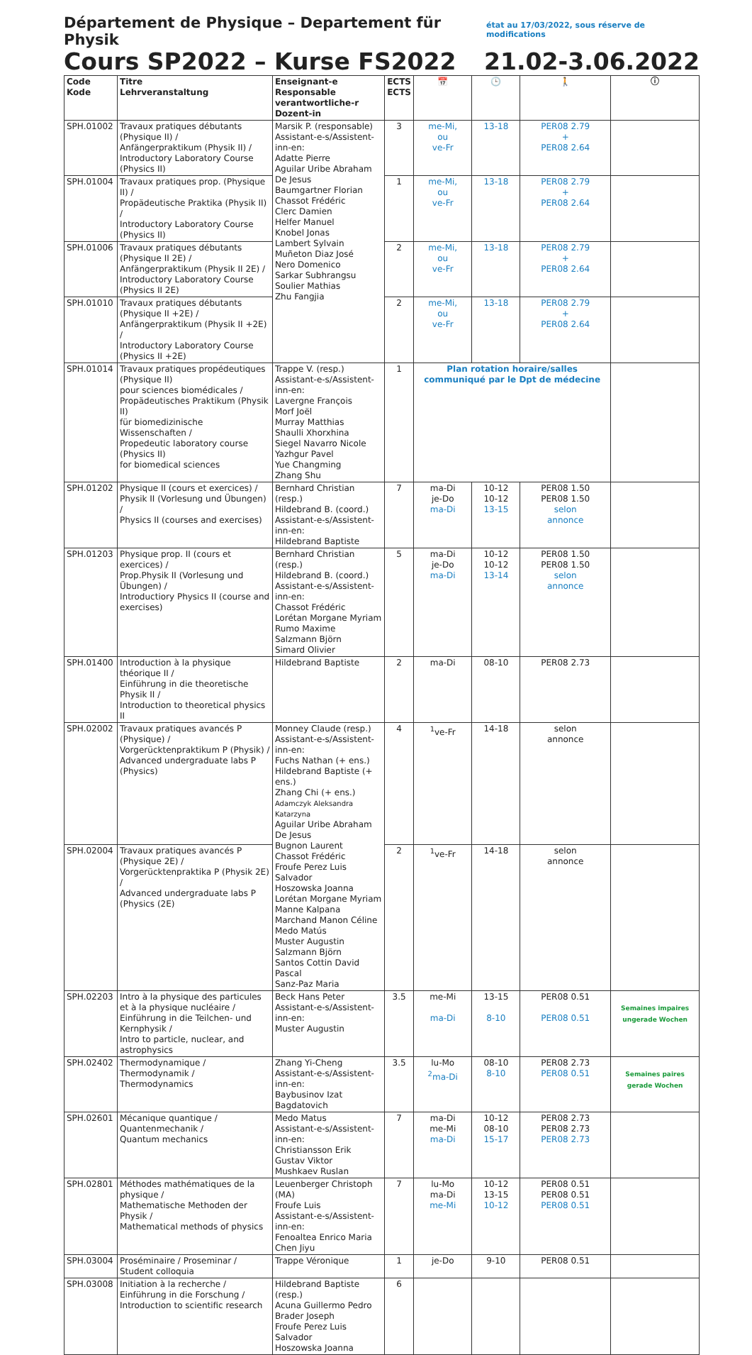Département de Physique – Departement für Physik état au 17/03/2022, sous réserve de modifications
Cours SP2022 – Kurse FS2022 21.02-3.06.2022
| Code Kode | Titre Lehrveranstaltung | Enseignant-e Responsable verantwortliche-r Dozent-in | ECTS ECTS | 📅 | 🕒 | 🚶 | ⓘ |
| --- | --- | --- | --- | --- | --- | --- | --- |
| SPH.01002 | Travaux pratiques débutants (Physique II) / Anfängerpraktikum (Physik II) / Introductory Laboratory Course (Physics II) | Marsik P. (responsable) Assistant-e-s/Assistent-inn-en: Adatte Pierre Aguilar Uribe Abraham De Jesus Baumgartner Florian Chassot Frédéric Clerc Damien Helfer Manuel Knobel Jonas Lambert Sylvain Muñeton Diaz José Nero Domenico Sarkar Subhrangsu Soulier Mathias Zhu Fangjia | 3 | me-Mi, ou ve-Fr | 13-18 | PER08 2.79 + PER08 2.64 | |
| SPH.01004 | Travaux pratiques prop. (Physique II) / Propädeutische Praktika (Physik II) / Introductory Laboratory Course (Physics II) | | 1 | me-Mi, ou ve-Fr | 13-18 | PER08 2.79 + PER08 2.64 | |
| SPH.01006 | Travaux pratiques débutants (Physique II 2E) / Anfängerpraktikum (Physik II 2E) / Introductory Laboratory Course (Physics II 2E) | | 2 | me-Mi, ou ve-Fr | 13-18 | PER08 2.79 + PER08 2.64 | |
| SPH.01010 | Travaux pratiques débutants (Physique II +2E) / Anfängerpraktikum (Physik II +2E) / Introductory Laboratory Course (Physics II +2E) | | 2 | me-Mi, ou ve-Fr | 13-18 | PER08 2.79 + PER08 2.64 | |
| SPH.01014 | Travaux pratiques propédeutiques (Physique II) pour sciences biomédicales / Propädeutisches Praktikum (Physik II) für biomedizinische Wissenschaften / Propedeutic laboratory course (Physics II) for biomedical sciences | Trappe V. (resp.) Assistant-e-s/Assistent-inn-en: Lavergne François Morf Joël Murray Matthias Shaulli Xhorxhina Siegel Navarro Nicole Yazhgur Pavel Yue Changming Zhang Shu | 1 | Plan rotation horaire/salles communiqué par le Dpt de médecine | | | |
| SPH.01202 | Physique II (cours et exercices) / Physik II (Vorlesung und Übungen) / Physics II (courses and exercises) | Bernhard Christian (resp.) Hildebrand B. (coord.) Assistant-e-s/Assistent-inn-en: Hildebrand Baptiste | 7 | ma-Di je-Do ma-Di | 10-12 10-12 13-15 | PER08 1.50 PER08 1.50 selon annonce | |
| SPH.01203 | Physique prop. II (cours et exercices) / Prop.Physik II (Vorlesung und Übungen) / Introductiory Physics II (course and exercises) | Bernhard Christian (resp.) Hildebrand B. (coord.) Assistant-e-s/Assistent-inn-en: Chassot Frédéric Lorétan Morgane Myriam Rumo Maxime Salzmann Björn Simard Olivier | 5 | ma-Di je-Do ma-Di | 10-12 10-12 13-14 | PER08 1.50 PER08 1.50 selon annonce | |
| SPH.01400 | Introduction à la physique théorique II / Einführung in die theoretische Physik II / Introduction to theoretical physics II | Hildebrand Baptiste | 2 | ma-Di | 08-10 | PER08 2.73 | |
| SPH.02002 | Travaux pratiques avancés P (Physique) / Vorgerücktenpraktikum P (Physik) / Advanced undergraduate labs P (Physics) | Monney Claude (resp.) Assistant-e-s/Assistent-inn-en: Fuchs Nathan (+ ens.) Hildebrand Baptiste (+ ens.) Zhang Chi (+ ens.) Adamczyk Aleksandra Katarzyna Aguilar Uribe Abraham De Jesus Bugnon Laurent Chassot Frédéric Froufe Perez Luis Salvador Hoszowska Joanna Lorétan Morgane Myriam Manne Kalpana Marchand Manon Céline Medo Matús Muster Augustin Salzmann Björn Santos Cottin David Pascal Sanz-Paz Maria | 4 | <sup>1</sup> ve-Fr | 14-18 | selon annonce | |
| SPH.02004 | Travaux pratiques avancés P (Physique 2E) / Vorgerücktenpraktika P (Physik 2E) / Advanced undergraduate labs P (Physics (2E) | | 2 | <sup>1</sup> ve-Fr | 14-18 | selon annonce | |
| SPH.02203 | Intro à la physique des particules et à la physique nucléaire / Einführung in die Teilchen- und Kernphysik / Intro to particle, nuclear, and astrophysics | Beck Hans Peter Assistant-e-s/Assistent-inn-en: Muster Augustin | 3.5 | me-Mi ma-Di | 13-15 8-10 | PER08 0.51 PER08 0.51 | Semaines impaires ungerade Wochen |
| SPH.02402 | Thermodynamique / Thermodynamik / Thermodynamics | Zhang Yi-Cheng Assistant-e-s/Assistent-inn-en: Baybusinov Izat Bagdatovich | 3.5 | lu-Mo <sup>2</sup> ma-Di | 08-10 8-10 | PER08 2.73 PER08 0.51 | Semaines paires gerade Wochen |
| SPH.02601 | Mécanique quantique / Quantenmechanik / Quantum mechanics | Medo Matus Assistant-e-s/Assistent-inn-en: Christiansson Erik Gustav Viktor Mushkaev Ruslan | 7 | ma-Di me-Mi ma-Di | 10-12 08-10 15-17 | PER08 2.73 PER08 2.73 PER08 2.73 | |
| SPH.02801 | Méthodes mathématiques de la physique / Mathematische Methoden der Physik / Mathematical methods of physics | Leuenberger Christoph (MA) Froufe Luis Assistant-e-s/Assistent-inn-en: Fenoaltea Enrico Maria Chen Jiyu | 7 | lu-Mo ma-Di me-Mi | 10-12 13-15 10-12 | PER08 0.51 PER08 0.51 PER08 0.51 | |
| SPH.03004 | Proséminaire / Proseminar / Student colloquia | Trappe Véronique | 1 | je-Do | 9-10 | PER08 0.51 | |
| SPH.03008 | Initiation à la recherche / Einführung in die Forschung / Introduction to scientific research | Hildebrand Baptiste (resp.) Acuna Guillermo Pedro Brader Joseph Froufe Perez Luis Salvador Hoszowska Joanna | 6 | | | | |